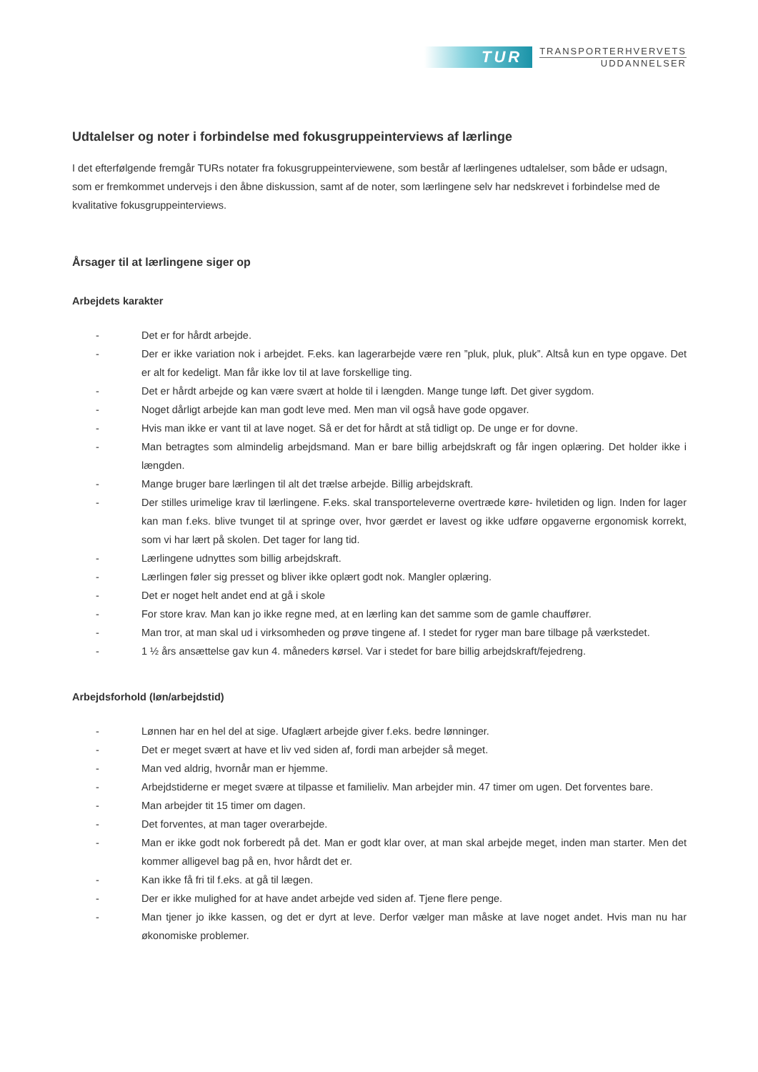TUR
TRANSPORTERHVERVETS
UDDANNELSER
Udtalelser og noter i forbindelse med fokusgruppeinterviews af lærlinge
I det efterfølgende fremgår TURs notater fra fokusgruppeinterviewene, som består af lærlingenes udtalelser, som både er udsagn, som er fremkommet undervejs i den åbne diskussion, samt af de noter, som lærlingene selv har nedskrevet i forbindelse med de kvalitative fokusgruppeinterviews.
Årsager til at lærlingene siger op
Arbejdets karakter
- Det er for hårdt arbejde.
- Der er ikke variation nok i arbejdet. F.eks. kan lagerarbejde være ren ”pluk, pluk, pluk”. Altså kun en type opgave. Det er alt for kedeligt. Man får ikke lov til at lave forskellige ting.
- Det er hårdt arbejde og kan være svært at holde til i længden. Mange tunge løft. Det giver sygdom.
- Noget dårligt arbejde kan man godt leve med. Men man vil også have gode opgaver.
- Hvis man ikke er vant til at lave noget. Så er det for hårdt at stå tidligt op. De unge er for dovne.
- Man betragtes som almindelig arbejdsmand. Man er bare billig arbejdskraft og får ingen oplæring. Det holder ikke i længden.
- Mange bruger bare lærlingen til alt det trælse arbejde. Billig arbejdskraft.
- Der stilles urimelige krav til lærlingene. F.eks. skal transporteleverne overtræde køre- hviletiden og lign. Inden for lager kan man f.eks. blive tvunget til at springe over, hvor gærdet er lavest og ikke udføre opgaverne ergonomisk korrekt, som vi har lært på skolen. Det tager for lang tid.
- Lærlingene udnyttes som billig arbejdskraft.
- Lærlingen føler sig presset og bliver ikke oplært godt nok. Mangler oplæring.
- Det er noget helt andet end at gå i skole
- For store krav. Man kan jo ikke regne med, at en lærling kan det samme som de gamle chauffører.
- Man tror, at man skal ud i virksomheden og prøve tingene af. I stedet for ryger man bare tilbage på værkstedet.
- 1 ½ års ansættelse gav kun 4. måneders kørsel. Var i stedet for bare billig arbejdskraft/fejedreng.
Arbejdsforhold (løn/arbejdstid)
- Lønnen har en hel del at sige. Ufaglært arbejde giver f.eks. bedre lønninger.
- Det er meget svært at have et liv ved siden af, fordi man arbejder så meget.
- Man ved aldrig, hvornår man er hjemme.
- Arbejdstiderne er meget svære at tilpasse et familieliv. Man arbejder min. 47 timer om ugen. Det forventes bare.
- Man arbejder tit 15 timer om dagen.
- Det forventes, at man tager overarbejde.
- Man er ikke godt nok forberedt på det. Man er godt klar over, at man skal arbejde meget, inden man starter. Men det kommer alligevel bag på en, hvor hårdt det er.
- Kan ikke få fri til f.eks. at gå til lægen.
- Der er ikke mulighed for at have andet arbejde ved siden af. Tjene flere penge.
- Man tjener jo ikke kassen, og det er dyrt at leve. Derfor vælger man måske at lave noget andet. Hvis man nu har økonomiske problemer.